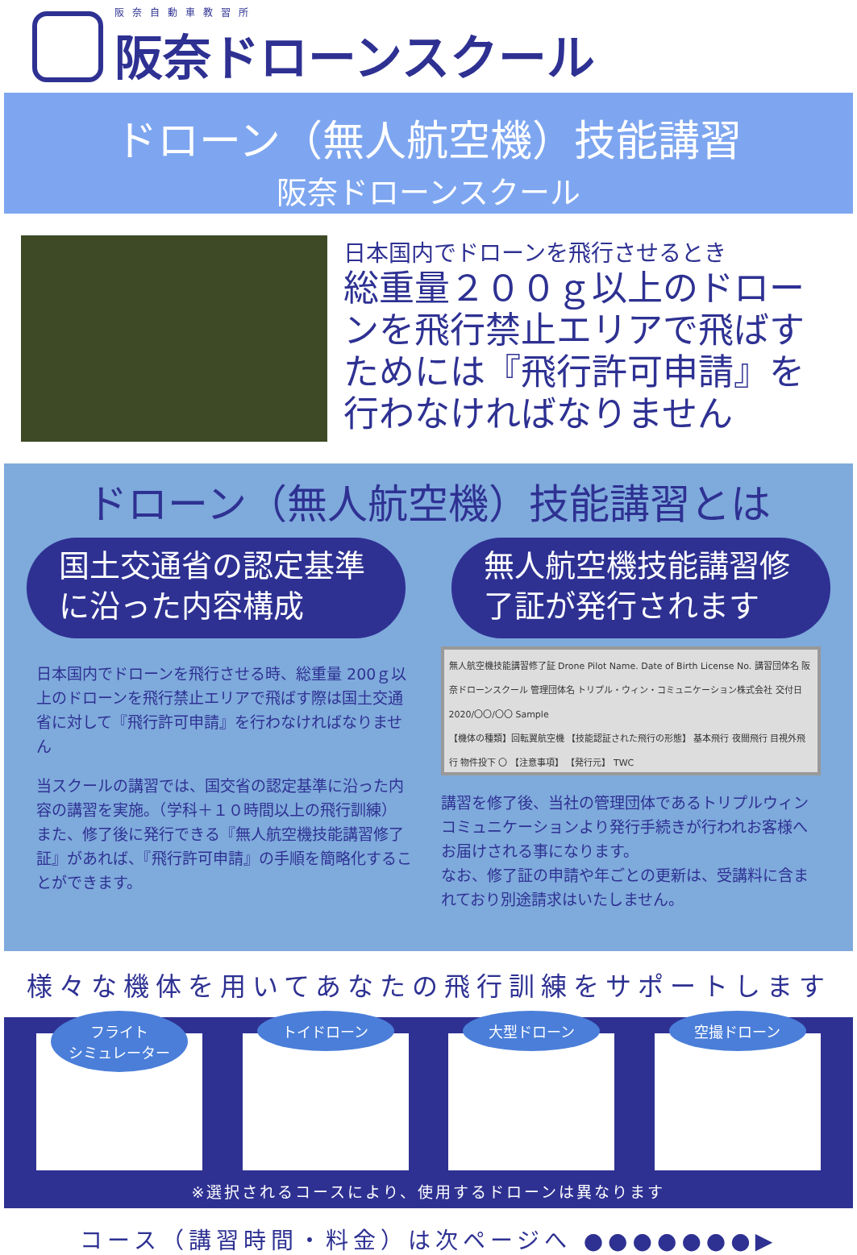阪奈自動車教習所
阪奈ドローンスクール
ドローン（無人航空機）技能講習
阪奈ドローンスクール
日本国内でドローンを飛行させるとき
総重量２００ｇ以上のドローンを飛行禁止エリアで飛ばすためには『飛行許可申請』を行わなければなりません
ドローン（無人航空機）技能講習とは
国土交通省の認定基準に沿った内容構成
無人航空機技能講習修了証が発行されます
日本国内でドローンを飛行させる時、総重量 200ｇ以上のドローンを飛行禁止エリアで飛ばす際は国土交通省に対して『飛行許可申請』を行わなければなりません
当スクールの講習では、国交省の認定基準に沿った内容の講習を実施。（学科＋１０時間以上の飛行訓練）
また、修了後に発行できる『無人航空機技能講習修了証』があれば、『飛行許可申請』の手順を簡略化することができます。
無人航空機技能講習修了証 Drone Pilot Name. Date of Birth License No. 講習団体名 阪奈ドローンスクール 管理団体名 トリプル・ウィン・コミュニケーション株式会社 交付日 2020/〇〇/〇〇 Sample
【機体の種類】回転翼航空機 【技能認証された飛行の形態】 基本飛行 夜間飛行 目視外飛行 物件投下 〇 【注意事項】 【発行元】 TWC
講習を修了後、当社の管理団体であるトリプルウィンコミュニケーションより発行手続きが行われお客様へお届けされる事になります。
なお、修了証の申請や年ごとの更新は、受講料に含まれており別途請求はいたしません。
様々な機体を用いてあなたの飛行訓練をサポートします
フライト
シミュレーター
トイドローン 大型ドローン 空撮ドローン
※選択されるコースにより、使用するドローンは異なります
コース（講習時間・料金）は次ページへ ●●●●●●●▶